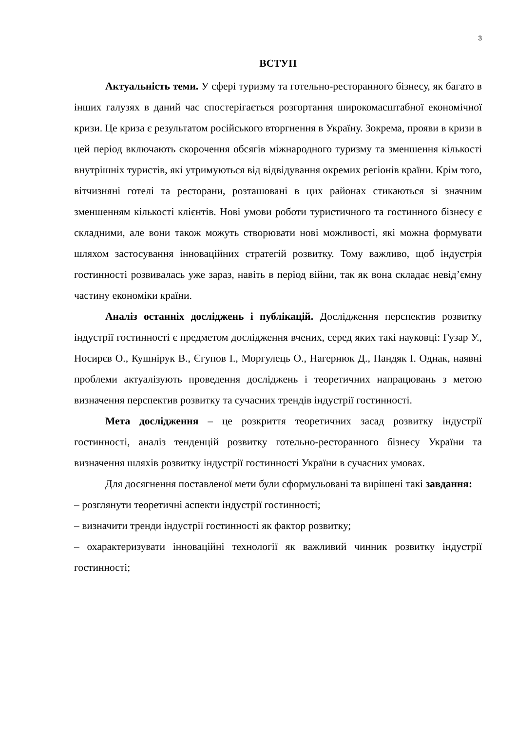3
ВСТУП
Актуальність теми. У сфері туризму та готельно-ресторанного бізнесу, як багато в інших галузях в даний час спостерігається розгортання широкомасштабної економічної кризи. Це криза є результатом російського вторгнення в Україну. Зокрема, прояви в кризи в цей період включають скорочення обсягів міжнародного туризму та зменшення кількості внутрішніх туристів, які утримуються від відвідування окремих регіонів країни. Крім того, вітчизняні готелі та ресторани, розташовані в цих районах стикаються зі значним зменшенням кількості клієнтів. Нові умови роботи туристичного та гостинного бізнесу є складними, але вони також можуть створювати нові можливості, які можна формувати шляхом застосування інноваційних стратегій розвитку. Тому важливо, щоб індустрія гостинності розвивалась уже зараз, навіть в період війни, так як вона складає невід’ємну частину економіки країни.
Аналіз останніх досліджень і публікацій. Дослідження перспектив розвитку індустрії гостинності є предметом дослідження вчених, серед яких такі науковці: Гузар У., Носирєв О., Кушнірук В., Єгупов І., Моргулець О., Нагернюк Д., Пандяк І. Однак, наявні проблеми актуалізують проведення досліджень і теоретичних напрацювань з метою визначення перспектив розвитку та сучасних трендів індустрії гостинності.
Мета дослідження – це розкриття теоретичних засад розвитку індустрії гостинності, аналіз тенденцій розвитку готельно-ресторанного бізнесу України та визначення шляхів розвитку індустрії гостинності України в сучасних умовах.
Для досягнення поставленої мети були сформульовані та вирішені такі завдання:
– розглянути теоретичні аспекти індустрії гостинності;
– визначити тренди індустрії гостинності як фактор розвитку;
– охарактеризувати інноваційні технології як важливий чинник розвитку індустрії гостинності;